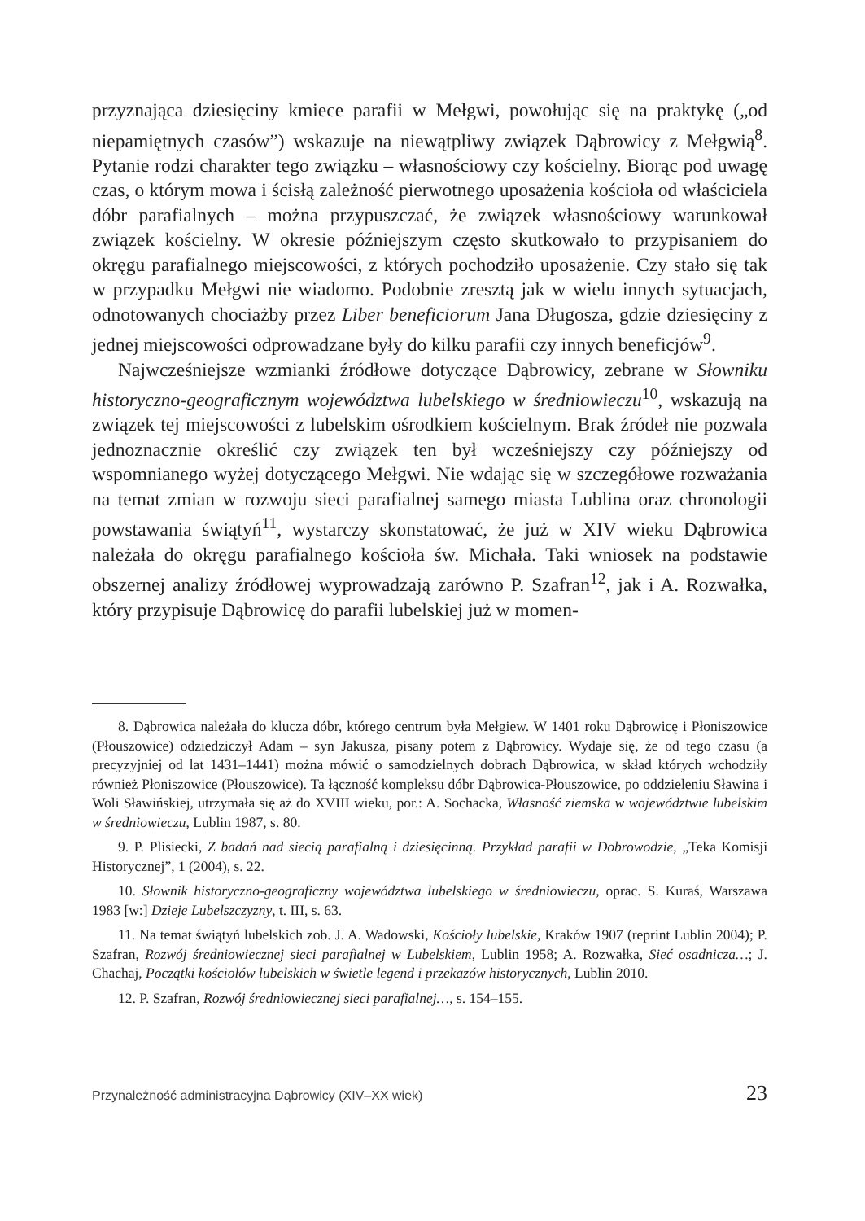przyznająca dziesięciny kmiece parafii w Mełgwi, powołując się na praktykę („od niepamiętnych czasów”) wskazuje na niewątpliwy związek Dąbrowicy z Mełgwią<sup>8</sup>. Pytanie rodzi charakter tego związku – własnościowy czy kościelny. Biorąc pod uwagę czas, o którym mowa i ścisłą zależność pierwotnego uposażenia kościoła od właściciela dóbr parafialnych – można przypuszczać, że związek własnościowy warunkował związek kościelny. W okresie późniejszym często skutkowało to przypisaniem do okręgu parafialnego miejscowości, z których pochodziło uposażenie. Czy stało się tak w przypadku Mełgwi nie wiadomo. Podobnie zresztą jak w wielu innych sytuacjach, odnotowanych chociażby przez Liber beneficiorum Jana Długosza, gdzie dziesięciny z jednej miejscowości odprowadzane były do kilku parafii czy innych beneficjów<sup>9</sup>.
Najwcześniejsze wzmianki źródłowe dotyczące Dąbrowicy, zebrane w Słowniku historyczno-geograficznym województwa lubelskiego w średniowieczu<sup>10</sup>, wskazują na związek tej miejscowości z lubelskim ośrodkiem kościelnym. Brak źródeł nie pozwala jednoznacznie określić czy związek ten był wcześniejszy czy późniejszy od wspomnianego wyżej dotyczącego Mełgwi. Nie wdając się w szczegółowe rozważania na temat zmian w rozwoju sieci parafialnej samego miasta Lublina oraz chronologii powstawania świątyń<sup>11</sup>, wystarczy skonstatować, że już w XIV wieku Dąbrowica należała do okręgu parafialnego kościoła św. Michała. Taki wniosek na podstawie obszernej analizy źródłowej wyprowadzają zarówno P. Szafran<sup>12</sup>, jak i A. Rozwałka, który przypisuje Dąbrowicę do parafii lubelskiej już w momen-
8. Dąbrowica należała do klucza dóbr, którego centrum była Mełgiew. W 1401 roku Dąbrowicę i Płoniszowice (Płouszowice) odziedziczył Adam – syn Jakusza, pisany potem z Dąbrowicy. Wydaje się, że od tego czasu (a precyzyjniej od lat 1431–1441) można mówić o samodzielnych dobrach Dąbrowica, w skład których wchodziły również Płoniszowice (Płouszowice). Ta łączność kompleksu dóbr Dąbrowica-Płouszowice, po oddzieleniu Sławina i Woli Sławińskiej, utrzymała się aż do XVIII wieku, por.: A. Sochacka, Własność ziemska w województwie lubelskim w średniowieczu, Lublin 1987, s. 80.
9. P. Plisiecki, Z badań nad siecią parafialną i dziesięcinną. Przykład parafii w Dobrowodzie, „Teka Komisji Historycznej”, 1 (2004), s. 22.
10. Słownik historyczno-geograficzny województwa lubelskiego w średniowieczu, oprac. S. Kuraś, Warszawa 1983 [w:] Dzieje Lubelszczyzny, t. III, s. 63.
11. Na temat świątyń lubelskich zob. J. A. Wadowski, Kościoły lubelskie, Kraków 1907 (reprint Lublin 2004); P. Szafran, Rozwój średniowiecznej sieci parafialnej w Lubelskiem, Lublin 1958; A. Rozwałka, Sieć osadnicza…; J. Chachaj, Początki kościołów lubelskich w świetle legend i przekazów historycznych, Lublin 2010.
12. P. Szafran, Rozwój średniowiecznej sieci parafialnej…, s. 154–155.
Przynależność administracyjna Dąbrowicy (XIV–XX wiek) 23